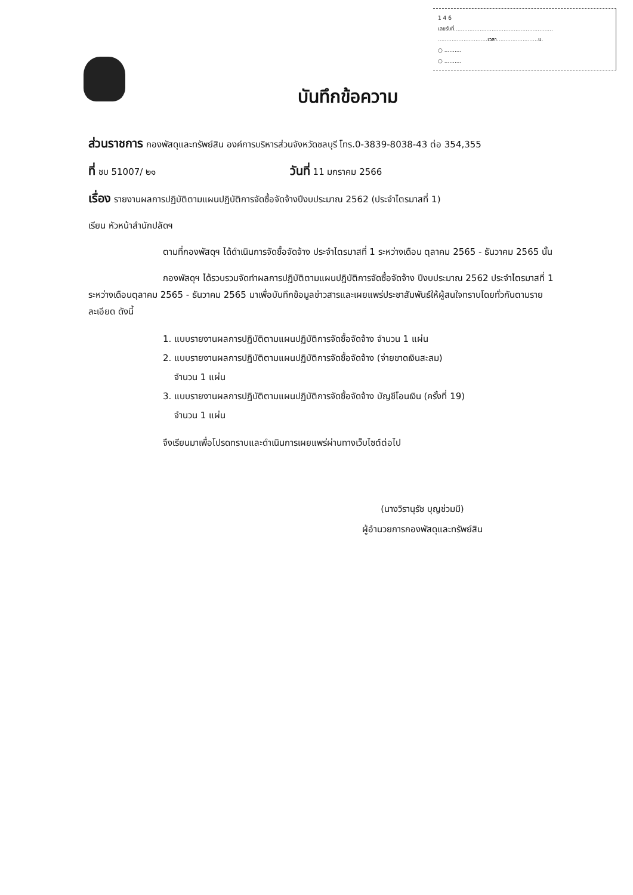1 4 6
เลขรับที่..........................................................
.............................เวลา........................น.
○ ..........
○ ..........
บันทึกข้อความ
ส่วนราชการ กองพัสดุและทรัพย์สิน องค์การบริหารส่วนจังหวัดชลบุรี โทร.0-3839-8038-43 ต่อ 354,355
ที่ ชบ 51007/ ๒๑ วันที่ 11 มกราคม 2566
เรื่อง รายงานผลการปฏิบัติตามแผนปฏิบัติการจัดซื้อจัดจ้างปีงบประมาณ 2562 (ประจำไตรมาสที่ 1)
เรียน หัวหน้าสำนักปลัดฯ
ตามที่กองพัสดุฯ ได้ดำเนินการจัดซื้อจัดจ้าง ประจำไตรมาสที่ 1 ระหว่างเดือน ตุลาคม 2565 - ธันวาคม 2565 นั้น
กองพัสดุฯ ได้รวบรวมจัดทำผลการปฏิบัติตามแผนปฏิบัติการจัดซื้อจัดจ้าง ปีงบประมาณ 2562 ประจำไตรมาสที่ 1 ระหว่างเดือนตุลาคม 2565 - ธันวาคม 2565 มาเพื่อบันทึกข้อมูลข่าวสารและเผยแพร่ประชาสัมพันธ์ให้ผู้สนใจทราบโดยทั่วกันตามรายละเอียด ดังนี้
1. แบบรายงานผลการปฏิบัติตามแผนปฏิบัติการจัดซื้อจัดจ้าง จำนวน 1 แผ่น
2. แบบรายงานผลการปฏิบัติตามแผนปฏิบัติการจัดซื้อจัดจ้าง (จ่ายขาดเงินสะสม)
จำนวน 1 แผ่น
3. แบบรายงานผลการปฏิบัติตามแผนปฏิบัติการจัดซื้อจัดจ้าง บัญชีโอนเงิน (ครั้งที่ 19)
จำนวน 1 แผ่น
จึงเรียนมาเพื่อโปรดทราบและดำเนินการเผยแพร่ผ่านทางเว็บไซต์ต่อไป
(นางวิรานุรัช บุญช่วมมี)
ผู้อำนวยการกองพัสดุและทรัพย์สิน